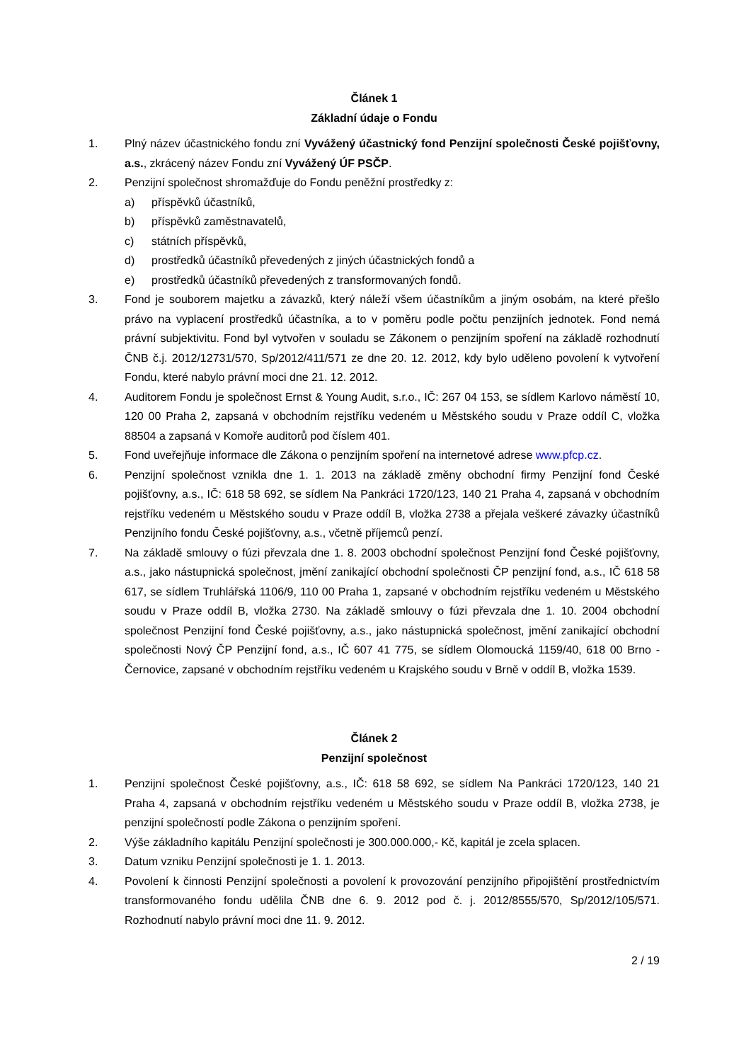Článek 1
Základní údaje o Fondu
1. Plný název účastnického fondu zní Vyvážený účastnický fond Penzijní společnosti České pojišťovny, a.s., zkrácený název Fondu zní Vyvážený ÚF PSČP.
2. Penzijní společnost shromažďuje do Fondu peněžní prostředky z:
a) příspěvků účastníků,
b) příspěvků zaměstnavatelů,
c) státních příspěvků,
d) prostředků účastníků převedených z jiných účastnických fondů a
e) prostředků účastníků převedených z transformovaných fondů.
3. Fond je souborem majetku a závazků, který náleží všem účastníkům a jiným osobám, na které přešlo právo na vyplacení prostředků účastníka, a to v poměru podle počtu penzijních jednotek. Fond nemá právní subjektivitu. Fond byl vytvořen v souladu se Zákonem o penzijním spoření na základě rozhodnutí ČNB č.j. 2012/12731/570, Sp/2012/411/571 ze dne 20. 12. 2012, kdy bylo uděleno povolení k vytvoření Fondu, které nabylo právní moci dne 21. 12. 2012.
4. Auditorem Fondu je společnost Ernst & Young Audit, s.r.o., IČ: 267 04 153, se sídlem Karlovo náměstí 10, 120 00 Praha 2, zapsaná v obchodním rejstříku vedeném u Městského soudu v Praze oddíl C, vložka 88504 a zapsaná v Komoře auditorů pod číslem 401.
5. Fond uveřejňuje informace dle Zákona o penzijním spoření na internetové adrese www.pfcp.cz.
6. Penzijní společnost vznikla dne 1. 1. 2013 na základě změny obchodní firmy Penzijní fond České pojišťovny, a.s., IČ: 618 58 692, se sídlem Na Pankráci 1720/123, 140 21 Praha 4, zapsaná v obchodním rejstříku vedeném u Městského soudu v Praze oddíl B, vložka 2738 a přejala veškeré závazky účastníků Penzijního fondu České pojišťovny, a.s., včetně příjemců penzí.
7. Na základě smlouvy o fúzi převzala dne 1. 8. 2003 obchodní společnost Penzijní fond České pojišťovny, a.s., jako nástupnická společnost, jmění zanikající obchodní společnosti ČP penzijní fond, a.s., IČ 618 58 617, se sídlem Truhlářská 1106/9, 110 00 Praha 1, zapsané v obchodním rejstříku vedeném u Městského soudu v Praze oddíl B, vložka 2730. Na základě smlouvy o fúzi převzala dne 1. 10. 2004 obchodní společnost Penzijní fond České pojišťovny, a.s., jako nástupnická společnost, jmění zanikající obchodní společnosti Nový ČP Penzijní fond, a.s., IČ 607 41 775, se sídlem Olomoucká 1159/40, 618 00 Brno - Černovice, zapsané v obchodním rejstříku vedeném u Krajského soudu v Brně v oddíl B, vložka 1539.
Článek 2
Penzijní společnost
1. Penzijní společnost České pojišťovny, a.s., IČ: 618 58 692, se sídlem Na Pankráci 1720/123, 140 21 Praha 4, zapsaná v obchodním rejstříku vedeném u Městského soudu v Praze oddíl B, vložka 2738, je penzijní společností podle Zákona o penzijním spoření.
2. Výše základního kapitálu Penzijní společnosti je 300.000.000,- Kč, kapitál je zcela splacen.
3. Datum vzniku Penzijní společnosti je 1. 1. 2013.
4. Povolení k činnosti Penzijní společnosti a povolení k provozování penzijního připojištění prostřednictvím transformovaného fondu udělila ČNB dne 6. 9. 2012 pod č. j. 2012/8555/570, Sp/2012/105/571. Rozhodnutí nabylo právní moci dne 11. 9. 2012.
2 / 19